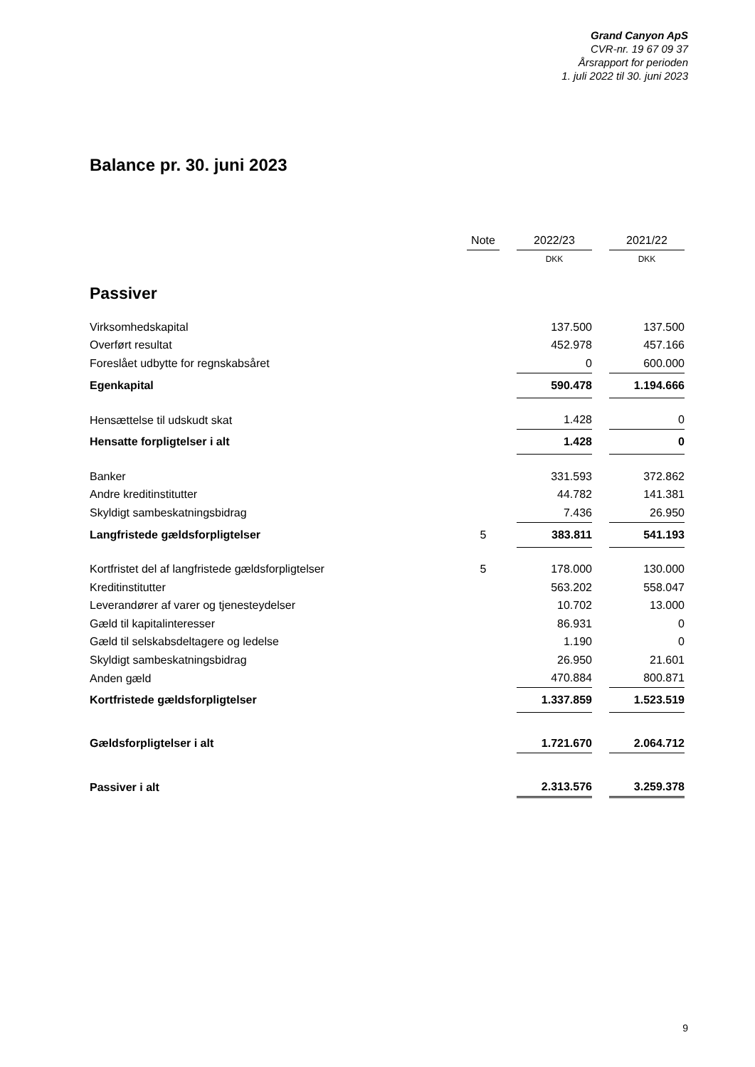Grand Canyon ApS
CVR-nr. 19 67 09 37
Årsrapport for perioden
1. juli 2022 til 30. juni 2023
Balance pr. 30. juni 2023
| | Note | | 2022/23 | | 2021/22 |
| --- | --- | --- | --- | --- | --- |
| | | | DKK | | DKK |
| Passiver | | | | | |
| Virksomhedskapital | | | 137.500 | | 137.500 |
| Overført resultat | | | 452.978 | | 457.166 |
| Foreslået udbytte for regnskabsåret | | | 0 | | 600.000 |
| Egenkapital | | | 590.478 | | 1.194.666 |
| Hensættelse til udskudt skat | | | 1.428 | | 0 |
| Hensatte forpligtelser i alt | | | 1.428 | | 0 |
| Banker | | | 331.593 | | 372.862 |
| Andre kreditinstitutter | | | 44.782 | | 141.381 |
| Skyldigt sambeskatningsbidrag | | | 7.436 | | 26.950 |
| Langfristede gældsforpligtelser | 5 | | 383.811 | | 541.193 |
| Kortfristet del af langfristede gældsforpligtelser | 5 | | 178.000 | | 130.000 |
| Kreditinstitutter | | | 563.202 | | 558.047 |
| Leverandører af varer og tjenesteydelser | | | 10.702 | | 13.000 |
| Gæld til kapitalinteresser | | | 86.931 | | 0 |
| Gæld til selskabsdeltagere og ledelse | | | 1.190 | | 0 |
| Skyldigt sambeskatningsbidrag | | | 26.950 | | 21.601 |
| Anden gæld | | | 470.884 | | 800.871 |
| Kortfristede gældsforpligtelser | | | 1.337.859 | | 1.523.519 |
| Gældsforpligtelser i alt | | | 1.721.670 | | 2.064.712 |
| Passiver i alt | | | 2.313.576 | | 3.259.378 |
9